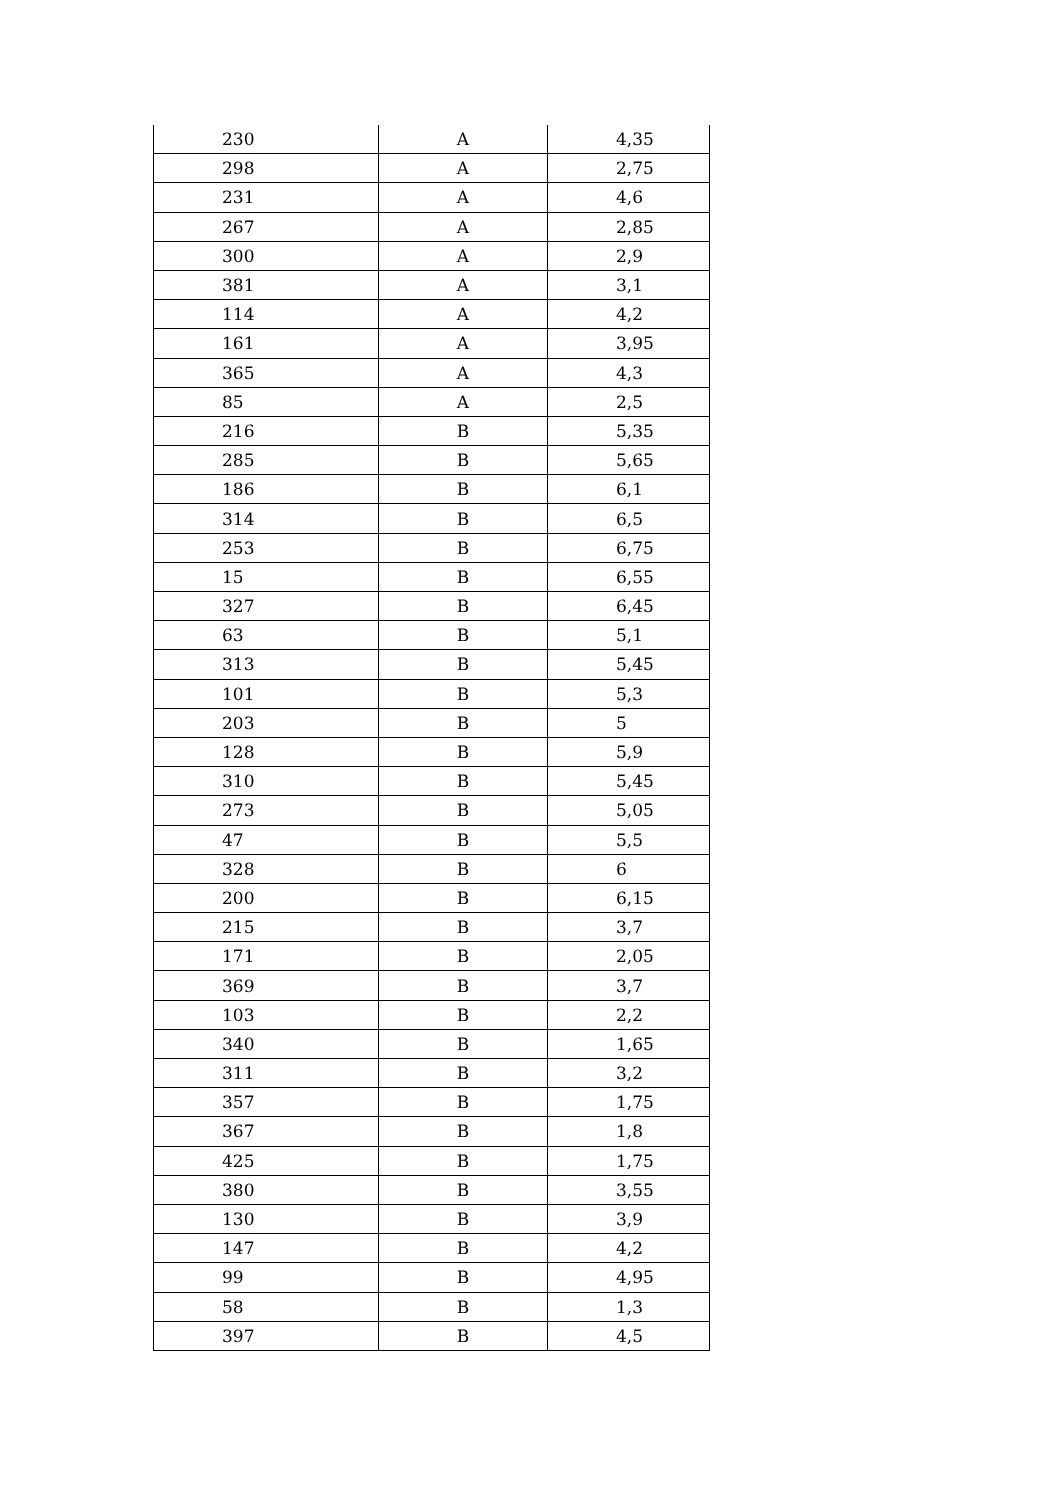| 230 | A | 4,35 |
| 298 | A | 2,75 |
| 231 | A | 4,6 |
| 267 | A | 2,85 |
| 300 | A | 2,9 |
| 381 | A | 3,1 |
| 114 | A | 4,2 |
| 161 | A | 3,95 |
| 365 | A | 4,3 |
| 85 | A | 2,5 |
| 216 | B | 5,35 |
| 285 | B | 5,65 |
| 186 | B | 6,1 |
| 314 | B | 6,5 |
| 253 | B | 6,75 |
| 15 | B | 6,55 |
| 327 | B | 6,45 |
| 63 | B | 5,1 |
| 313 | B | 5,45 |
| 101 | B | 5,3 |
| 203 | B | 5 |
| 128 | B | 5,9 |
| 310 | B | 5,45 |
| 273 | B | 5,05 |
| 47 | B | 5,5 |
| 328 | B | 6 |
| 200 | B | 6,15 |
| 215 | B | 3,7 |
| 171 | B | 2,05 |
| 369 | B | 3,7 |
| 103 | B | 2,2 |
| 340 | B | 1,65 |
| 311 | B | 3,2 |
| 357 | B | 1,75 |
| 367 | B | 1,8 |
| 425 | B | 1,75 |
| 380 | B | 3,55 |
| 130 | B | 3,9 |
| 147 | B | 4,2 |
| 99 | B | 4,95 |
| 58 | B | 1,3 |
| 397 | B | 4,5 |